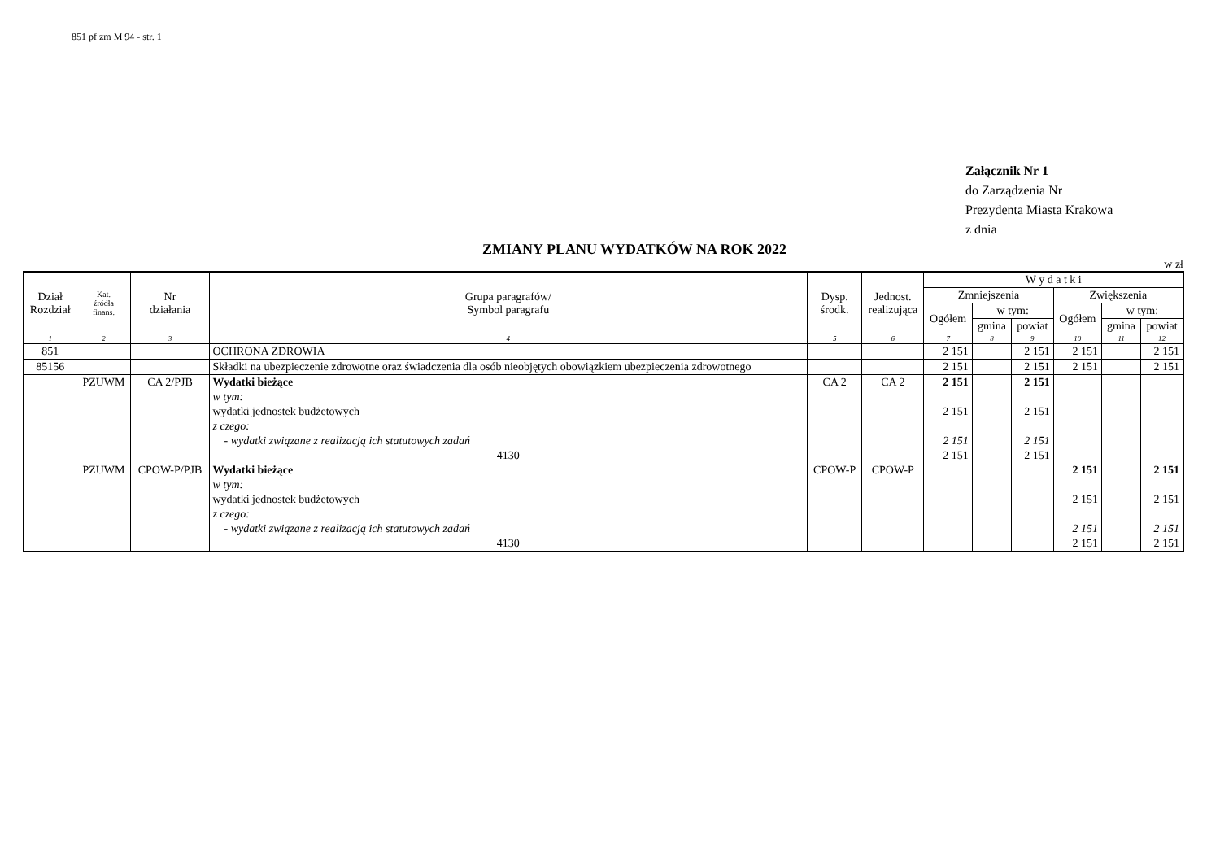851 pf zm M 94 - str. 1
Załącznik Nr 1
do Zarządzenia Nr
Prezydenta Miasta Krakowa
z dnia
ZMIANY PLANU WYDATKÓW NA ROK 2022
w zł
| Dział Rozdział | Kat. źródła finans. | Nr działania | Grupa paragrafów/ Symbol paragrafu | Dysp. środk. | Jednost. realizująca | W y d a t k i | | | | | |
| --- | --- | --- | --- | --- | --- | --- | --- | --- | --- | --- | --- |
| | | | | | | Zmniejszenia | | | Zwiększenia | | |
| | | | | | | Ogółem | w tym: | | Ogółem | w tym: | |
| | | | | | | | gmina | powiat | | gmina | powiat |
| 1 | 2 | 3 | 4 | 5 | 6 | 7 | 8 | 9 | 10 | 11 | 12 |
| 851 | | | OCHRONA ZDROWIA | | | 2 151 | | 2 151 | 2 151 | | 2 151 |
| 85156 | | | Składki na ubezpieczenie zdrowotne oraz świadczenia dla osób nieobjętych obowiązkiem ubezpieczenia zdrowotnego | | | 2 151 | | 2 151 | 2 151 | | 2 151 |
| | PZUWM | CA 2/PJB | Wydatki bieżące | CA 2 | CA 2 | 2 151 | | 2 151 | | | |
| | | | w tym: | | | | | | | | |
| | | | wydatki jednostek budżetowych | | | 2 151 | | 2 151 | | | |
| | | | z czego: | | | | | | | | |
| | | | - wydatki związane z realizacją ich statutowych zadań | | | 2 151 | | 2 151 | | | |
| | | | 4130 | | | 2 151 | | 2 151 | | | |
| | PZUWM | CPOW-P/PJB | Wydatki bieżące | CPOW-P | CPOW-P | | | | 2 151 | | 2 151 |
| | | | w tym: | | | | | | | | |
| | | | wydatki jednostek budżetowych | | | | | | 2 151 | | 2 151 |
| | | | z czego: | | | | | | | | |
| | | | - wydatki związane z realizacją ich statutowych zadań | | | | | | 2 151 | | 2 151 |
| | | | 4130 | | | | | | 2 151 | | 2 151 |